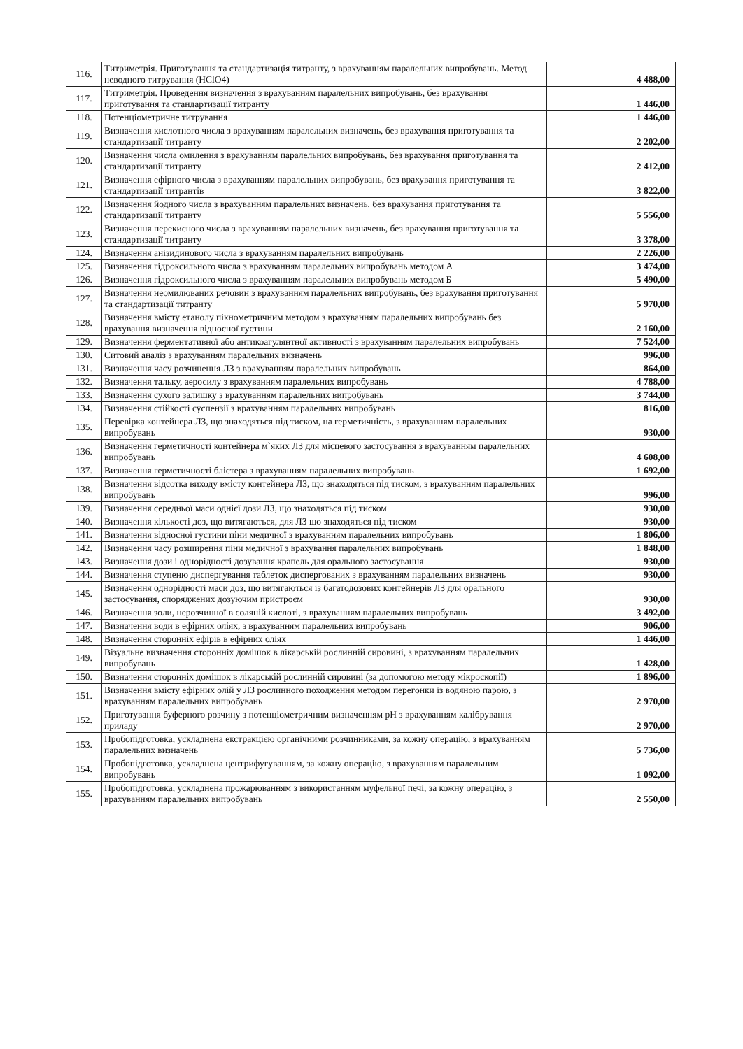| 116. | Титриметрія. Приготування та стандартизація титранту, з врахуванням паралельних випробувань. Метод неводного титрування (HClO4) | 4 488,00 |
| 117. | Титриметрія. Проведення визначення з врахуванням паралельних випробувань, без врахування приготування та стандартизації титранту | 1 446,00 |
| 118. | Потенціометричне титрування | 1 446,00 |
| 119. | Визначення кислотного числа з врахуванням паралельних визначень, без врахування приготування та стандартизації титранту | 2 202,00 |
| 120. | Визначення числа омилення з врахуванням паралельних випробувань, без врахування приготування та стандартизації титранту | 2 412,00 |
| 121. | Визначення ефірного числа з врахуванням паралельних випробувань, без врахування приготування та стандартизації титрантів | 3 822,00 |
| 122. | Визначення йодного числа з врахуванням паралельних визначень, без врахування приготування та стандартизації титранту | 5 556,00 |
| 123. | Визначення перекисного числа з врахуванням паралельних визначень, без врахування приготування та стандартизації титранту | 3 378,00 |
| 124. | Визначення анізидинового числа з врахуванням паралельних випробувань | 2 226,00 |
| 125. | Визначення гідроксильного числа з врахуванням паралельних випробувань методом А | 3 474,00 |
| 126. | Визначення гідроксильного числа з врахуванням паралельних випробувань методом Б | 5 490,00 |
| 127. | Визначення неомилюваних речовин з врахуванням паралельних випробувань, без врахування приготування та стандартизації титранту | 5 970,00 |
| 128. | Визначення вмісту етанолу пікнометричним методом з врахуванням паралельних випробувань без врахування визначення відносної густини | 2 160,00 |
| 129. | Визначення ферментативної або антикоагулянтної активності з врахуванням паралельних випробувань | 7 524,00 |
| 130. | Ситовий аналіз з врахуванням паралельних визначень | 996,00 |
| 131. | Визначення часу розчинення ЛЗ з врахуванням паралельних випробувань | 864,00 |
| 132. | Визначення тальку, аеросилу з врахуванням паралельних випробувань | 4 788,00 |
| 133. | Визначення сухого залишку з врахуванням паралельних випробувань | 3 744,00 |
| 134. | Визначення стійкості суспензії з врахуванням паралельних випробувань | 816,00 |
| 135. | Перевірка контейнера ЛЗ, що знаходяться під тиском, на герметичність, з врахуванням паралельних випробувань | 930,00 |
| 136. | Визначення герметичності контейнера м`яких ЛЗ для місцевого застосування з врахуванням паралельних випробувань | 4 608,00 |
| 137. | Визначення герметичності блістера з врахуванням паралельних випробувань | 1 692,00 |
| 138. | Визначення відсотка виходу вмісту контейнера ЛЗ, що знаходяться під тиском, з врахуванням паралельних випробувань | 996,00 |
| 139. | Визначення середньої маси однієї дози ЛЗ, що знаходяться під тиском | 930,00 |
| 140. | Визначення кількості доз, що витягаються, для ЛЗ що знаходяться під тиском | 930,00 |
| 141. | Визначення відносної густини піни медичної з врахуванням паралельних випробувань | 1 806,00 |
| 142. | Визначення часу розширення піни медичної з врахування паралельних випробувань | 1 848,00 |
| 143. | Визначення дози і однорідності дозування крапель для орального застосування | 930,00 |
| 144. | Визначення ступеню диспергування таблеток диспергованих з врахуванням паралельних визначень | 930,00 |
| 145. | Визначення однорідності маси доз, що витягаються із багатодозових контейнерів ЛЗ для орального застосування, споряджених дозуючим пристроєм | 930,00 |
| 146. | Визначення золи, нерозчинної в соляній кислоті, з врахуванням паралельних випробувань | 3 492,00 |
| 147. | Визначення води в ефірних оліях, з врахуванням паралельних випробувань | 906,00 |
| 148. | Визначення сторонніх ефірів в ефірних оліях | 1 446,00 |
| 149. | Візуальне визначення сторонніх домішок в лікарській рослинній сировині, з врахуванням паралельних випробувань | 1 428,00 |
| 150. | Визначення сторонніх домішок в лікарській рослинній сировині (за допомогою методу мікроскопії) | 1 896,00 |
| 151. | Визначення вмісту ефірних олій у ЛЗ рослинного походження методом перегонки із водяною парою, з врахуванням паралельних випробувань | 2 970,00 |
| 152. | Приготування буферного розчину з потенціометричним визначенням pH з врахуванням калібрування приладу | 2 970,00 |
| 153. | Пробопідготовка, ускладнена екстракцією органічними розчинниками, за кожну операцію, з врахуванням паралельних визначень | 5 736,00 |
| 154. | Пробопідготовка, ускладнена центрифугуванням, за кожну операцію, з врахуванням паралельним випробувань | 1 092,00 |
| 155. | Пробопідготовка, ускладнена прожарюванням з використанням муфельної печі, за кожну операцію, з врахуванням паралельних випробувань | 2 550,00 |